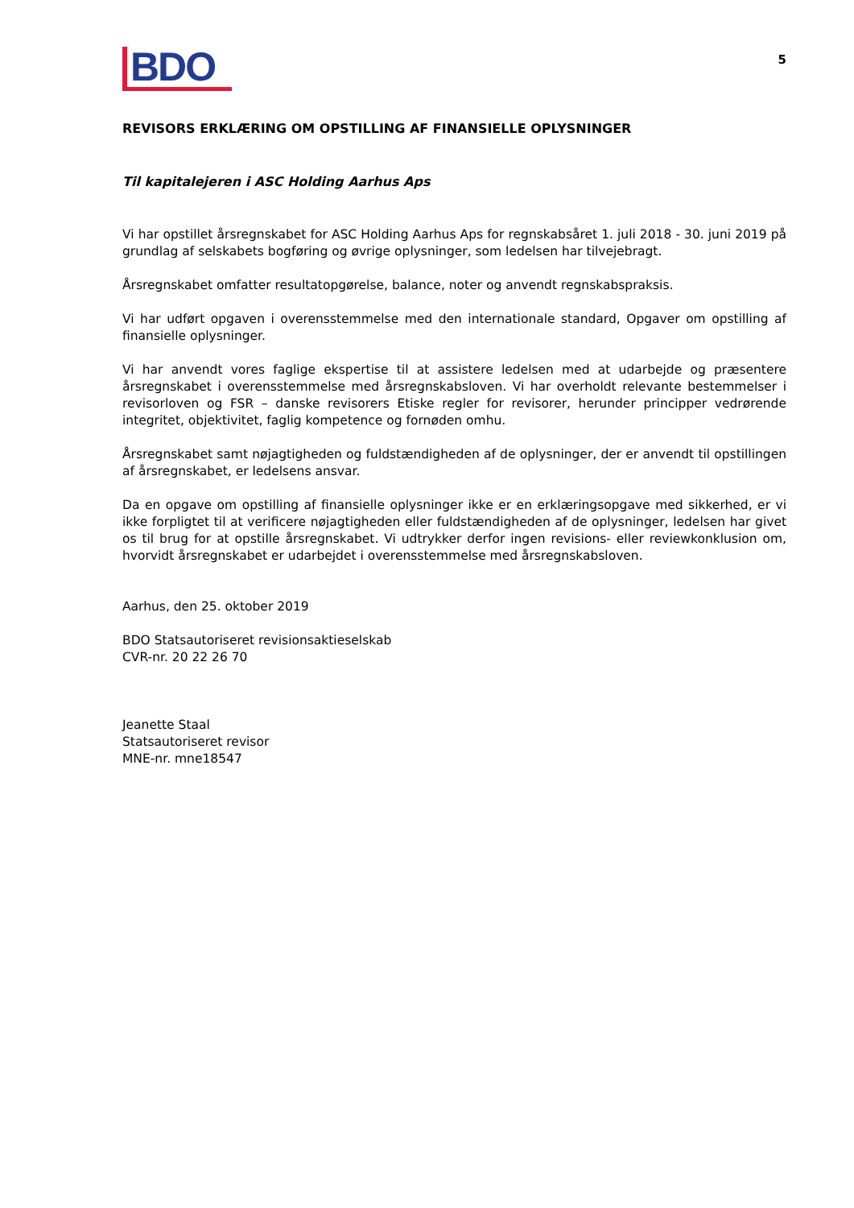BDO
5
REVISORS ERKLÆRING OM OPSTILLING AF FINANSIELLE OPLYSNINGER
Til kapitalejeren i ASC Holding Aarhus Aps
Vi har opstillet årsregnskabet for ASC Holding Aarhus Aps for regnskabsåret 1. juli 2018 - 30. juni 2019 på grundlag af selskabets bogføring og øvrige oplysninger, som ledelsen har tilvejebragt.
Årsregnskabet omfatter resultatopgørelse, balance, noter og anvendt regnskabspraksis.
Vi har udført opgaven i overensstemmelse med den internationale standard, Opgaver om opstilling af finansielle oplysninger.
Vi har anvendt vores faglige ekspertise til at assistere ledelsen med at udarbejde og præsentere årsregnskabet i overensstemmelse med årsregnskabsloven. Vi har overholdt relevante bestemmelser i revisorloven og FSR – danske revisorers Etiske regler for revisorer, herunder principper vedrørende integritet, objektivitet, faglig kompetence og fornøden omhu.
Årsregnskabet samt nøjagtigheden og fuldstændigheden af de oplysninger, der er anvendt til opstillingen af årsregnskabet, er ledelsens ansvar.
Da en opgave om opstilling af finansielle oplysninger ikke er en erklæringsopgave med sikkerhed, er vi ikke forpligtet til at verificere nøjagtigheden eller fuldstændigheden af de oplysninger, ledelsen har givet os til brug for at opstille årsregnskabet. Vi udtrykker derfor ingen revisions- eller reviewkonklusion om, hvorvidt årsregnskabet er udarbejdet i overensstemmelse med årsregnskabsloven.
Aarhus, den 25. oktober 2019
BDO Statsautoriseret revisionsaktieselskab
CVR-nr. 20 22 26 70
Jeanette Staal
Statsautoriseret revisor
MNE-nr. mne18547